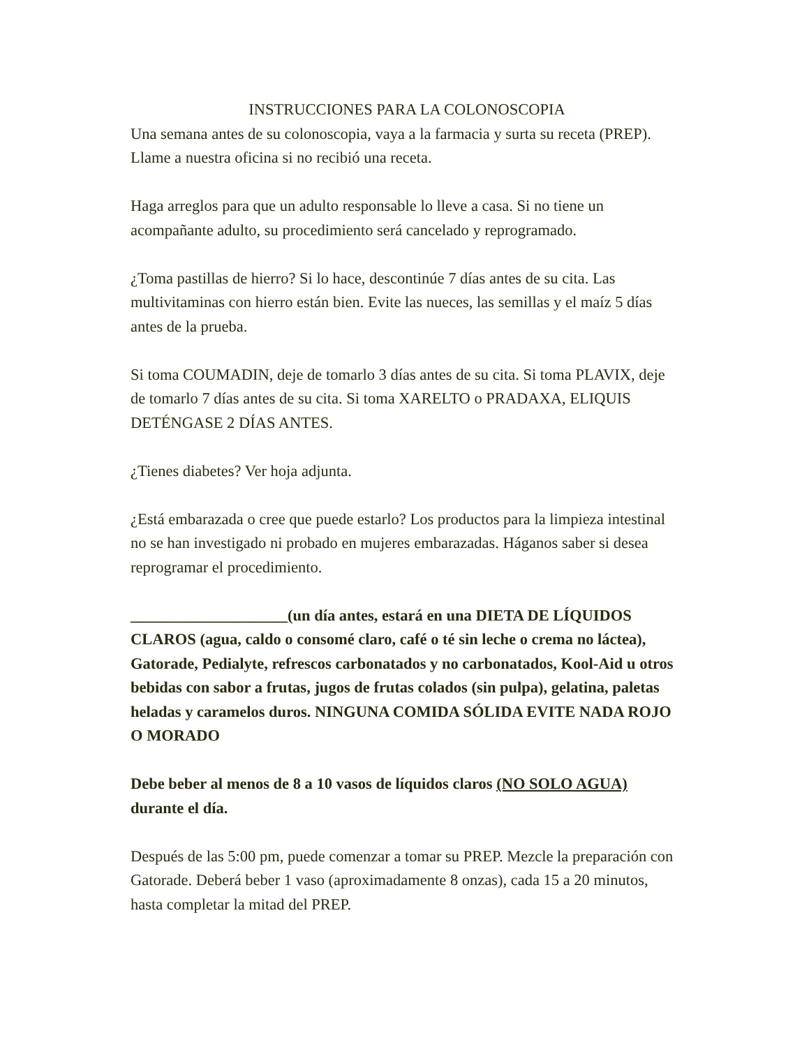INSTRUCCIONES PARA LA COLONOSCOPIA
Una semana antes de su colonoscopia, vaya a la farmacia y surta su receta (PREP). Llame a nuestra oficina si no recibió una receta.
Haga arreglos para que un adulto responsable lo lleve a casa. Si no tiene un acompañante adulto, su procedimiento será cancelado y reprogramado.
¿Toma pastillas de hierro? Si lo hace, descontinúe 7 días antes de su cita. Las multivitaminas con hierro están bien. Evite las nueces, las semillas y el maíz 5 días antes de la prueba.
Si toma COUMADIN, deje de tomarlo 3 días antes de su cita. Si toma PLAVIX, deje de tomarlo 7 días antes de su cita. Si toma XARELTO o PRADAXA, ELIQUIS DETÉNGASE 2 DÍAS ANTES.
¿Tienes diabetes? Ver hoja adjunta.
¿Está embarazada o cree que puede estarlo? Los productos para la limpieza intestinal no se han investigado ni probado en mujeres embarazadas. Háganos saber si desea reprogramar el procedimiento.
____________________(un día antes, estará en una DIETA DE LÍQUIDOS CLAROS (agua, caldo o consomé claro, café o té sin leche o crema no láctea), Gatorade, Pedialyte, refrescos carbonatados y no carbonatados, Kool-Aid u otros bebidas con sabor a frutas, jugos de frutas colados (sin pulpa), gelatina, paletas heladas y caramelos duros. NINGUNA COMIDA SÓLIDA EVITE NADA ROJO O MORADO
Debe beber al menos de 8 a 10 vasos de líquidos claros (NO SOLO AGUA) durante el día.
Después de las 5:00 pm, puede comenzar a tomar su PREP. Mezcle la preparación con Gatorade. Deberá beber 1 vaso (aproximadamente 8 onzas), cada 15 a 20 minutos, hasta completar la mitad del PREP.